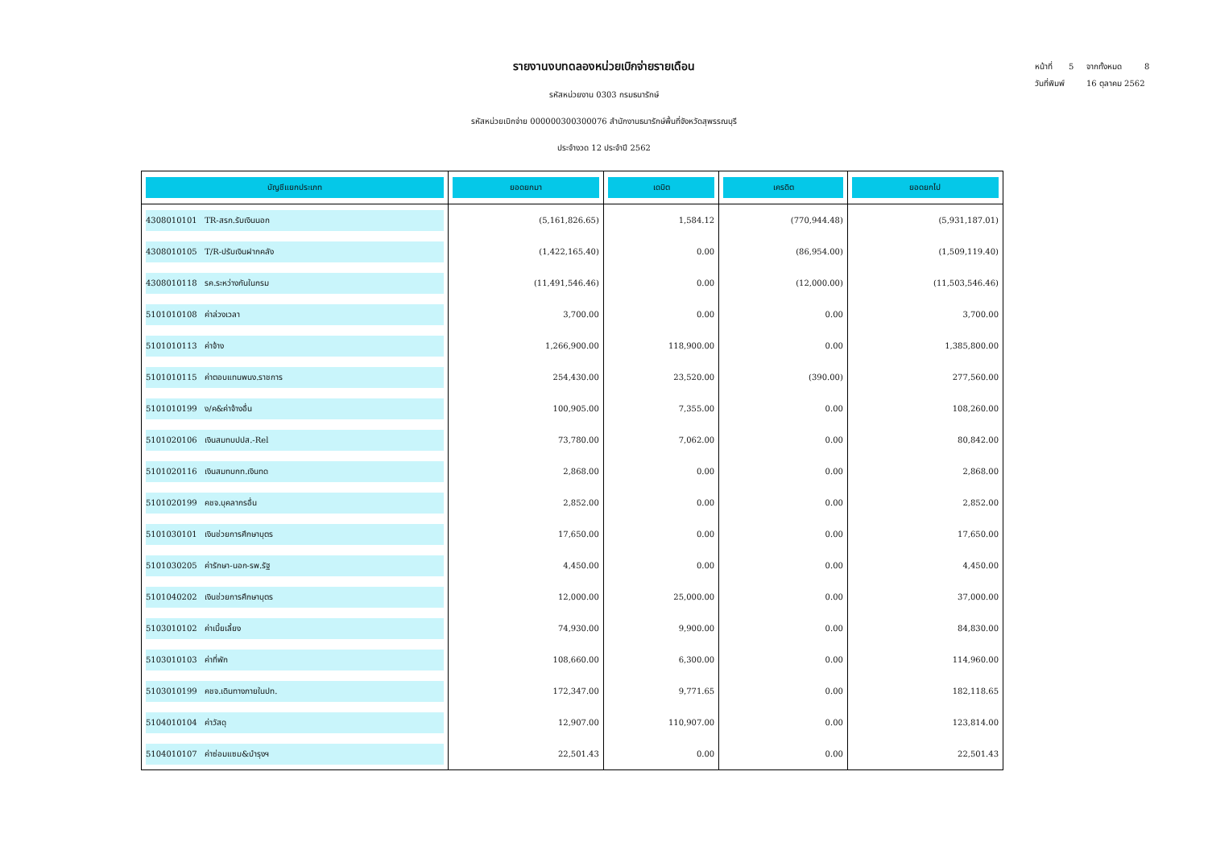รายงานงบทดลองหน่วยเบิกจ่ายรายเดือน
รหัสหน่วยงาน 0303 กรมธนารักษ์
รหัสหน่วยเบิกจ่าย 000000300300076 สำนักงานธนารักษ์พื้นที่จังหวัดสุพรรณบุรี
ประจำงวด 12 ประจำปี 2562
หน้าที่ 5 จากทั้งหมด 8
วันที่พิมพ์ 16 ตุลาคม 2562
| บัญชีแยกประเภท | ยอดยกมา | เดบิต | เครดิต | ยอดยกไป |
| --- | --- | --- | --- | --- |
| 4308010101 TR-สรก.รับเงินนอก | (5,161,826.65) | 1,584.12 | (770,944.48) | (5,931,187.01) |
| 4308010105 T/R-ปรับเงินฝากคลัง | (1,422,165.40) | 0.00 | (86,954.00) | (1,509,119.40) |
| 4308010118 รค.ระหว่างกันในกรม | (11,491,546.46) | 0.00 | (12,000.00) | (11,503,546.46) |
| 5101010108 ค่าล่วงเวลา | 3,700.00 | 0.00 | 0.00 | 3,700.00 |
| 5101010113 ค่าจ้าง | 1,266,900.00 | 118,900.00 | 0.00 | 1,385,800.00 |
| 5101010115 ค่าตอบแทนพนง.ราชการ | 254,430.00 | 23,520.00 | (390.00) | 277,560.00 |
| 5101010199 ง/ค&ค่าจ้างอื่น | 100,905.00 | 7,355.00 | 0.00 | 108,260.00 |
| 5101020106 เงินสมทบปปส.-Rel | 73,780.00 | 7,062.00 | 0.00 | 80,842.00 |
| 5101020116 เงินสมทบกท.เงินทด | 2,868.00 | 0.00 | 0.00 | 2,868.00 |
| 5101020199 คชจ.บุคลากรอื่น | 2,852.00 | 0.00 | 0.00 | 2,852.00 |
| 5101030101 เงินช่วยการศึกษาบุตร | 17,650.00 | 0.00 | 0.00 | 17,650.00 |
| 5101030205 ค่ารักษา-นอก-รพ.รัฐ | 4,450.00 | 0.00 | 0.00 | 4,450.00 |
| 5101040202 เงินช่วยการศึกษาบุตร | 12,000.00 | 25,000.00 | 0.00 | 37,000.00 |
| 5103010102 ค่าเบี้ยเลี้ยง | 74,930.00 | 9,900.00 | 0.00 | 84,830.00 |
| 5103010103 ค่าที่พัก | 108,660.00 | 6,300.00 | 0.00 | 114,960.00 |
| 5103010199 คชจ.เดินทางภายในปท. | 172,347.00 | 9,771.65 | 0.00 | 182,118.65 |
| 5104010104 ค่าวัสดุ | 12,907.00 | 110,907.00 | 0.00 | 123,814.00 |
| 5104010107 ค่าซ่อมแซม&บำรุงฯ | 22,501.43 | 0.00 | 0.00 | 22,501.43 |